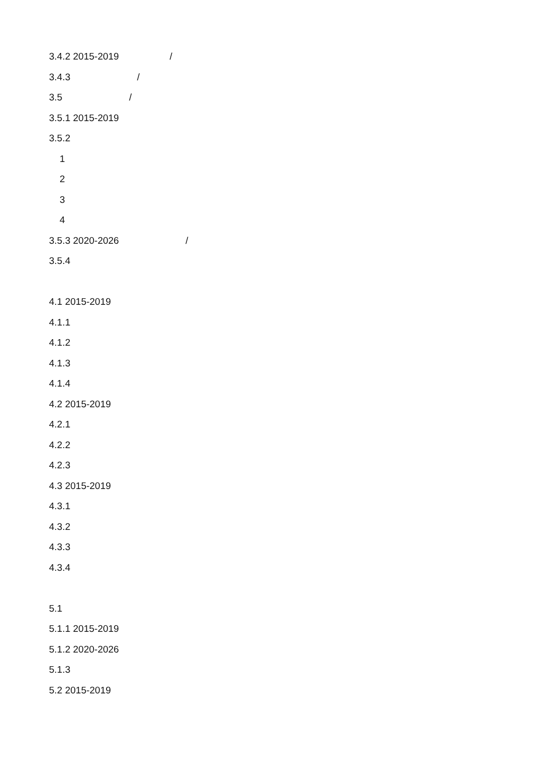3.4.2 2015-2019 /
3.4.3 /
3.5 /
3.5.1 2015-2019
3.5.2
1
2
3
4
3.5.3 2020-2026 /
3.5.4
4.1 2015-2019
4.1.1
4.1.2
4.1.3
4.1.4
4.2 2015-2019
4.2.1
4.2.2
4.2.3
4.3 2015-2019
4.3.1
4.3.2
4.3.3
4.3.4
5.1
5.1.1 2015-2019
5.1.2 2020-2026
5.1.3
5.2 2015-2019